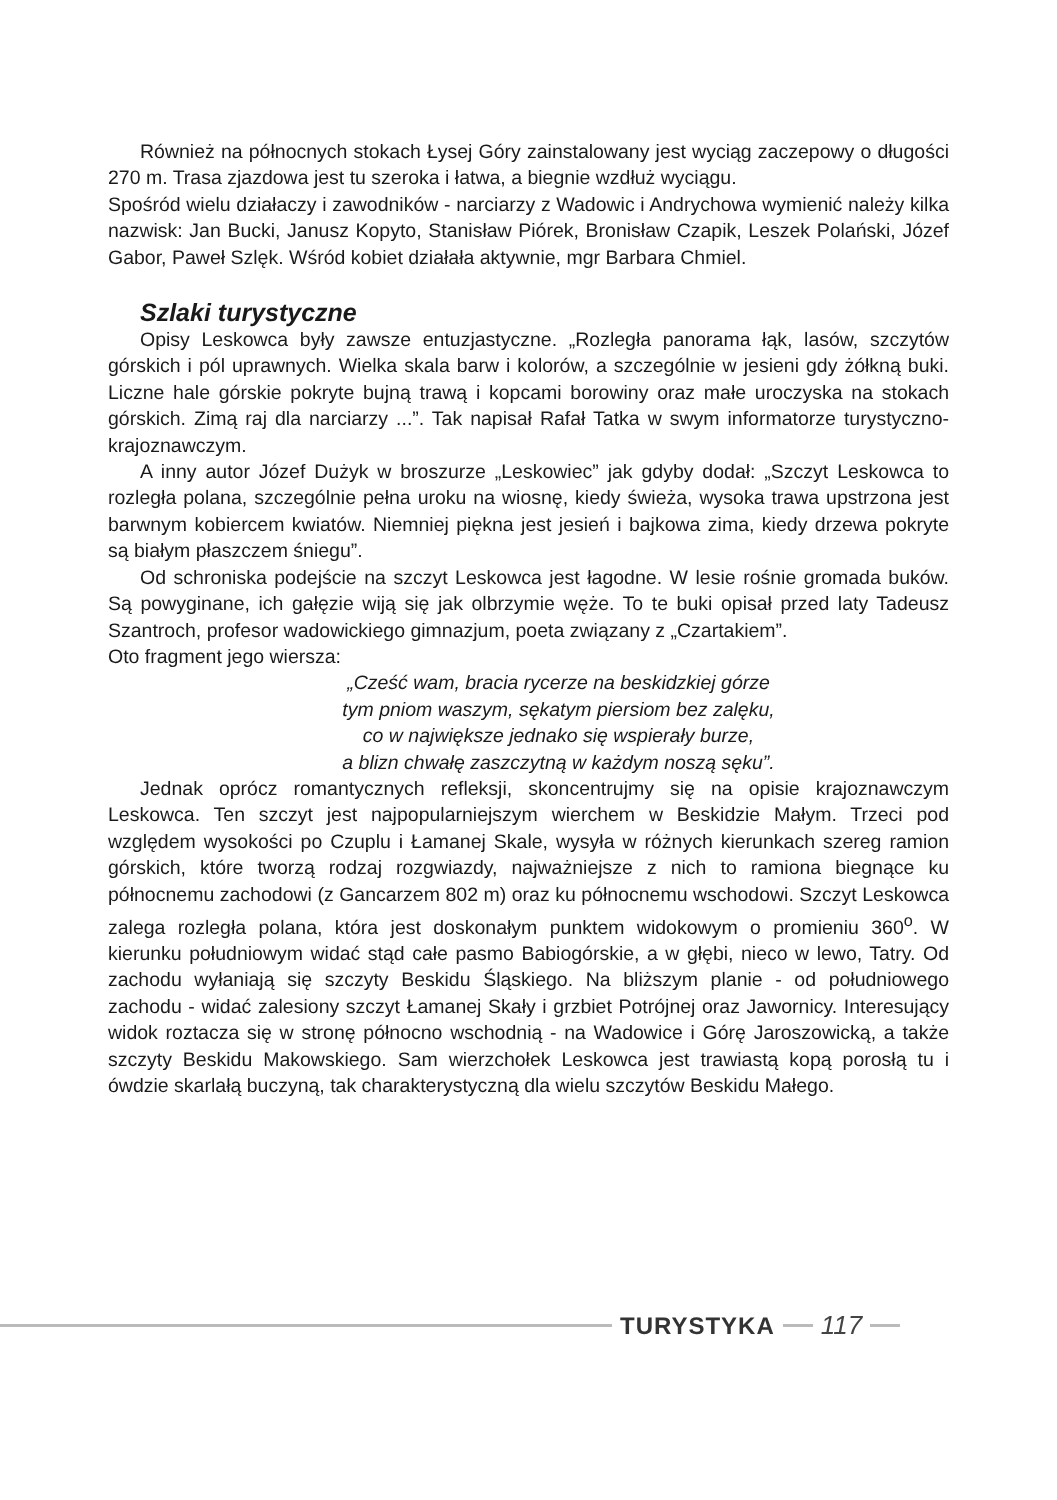Również na północnych stokach Łysej Góry zainstalowany jest wyciąg zaczepowy o długości 270 m. Trasa zjazdowa jest tu szeroka i łatwa, a biegnie wzdłuż wyciągu.
Spośród wielu działaczy i zawodników - narciarzy z Wadowic i Andrychowa wymienić należy kilka nazwisk: Jan Bucki, Janusz Kopyto, Stanisław Piórek, Bronisław Czapik, Leszek Polański, Józef Gabor, Paweł Szlęk. Wśród kobiet działała aktywnie, mgr Barbara Chmiel.
Szlaki turystyczne
Opisy Leskowca były zawsze entuzjastyczne. „Rozległa panorama łąk, lasów, szczytów górskich i pól uprawnych. Wielka skala barw i kolorów, a szczególnie w jesieni gdy żółkną buki. Liczne hale górskie pokryte bujną trawą i kopcami borowiny oraz małe uroczyska na stokach górskich. Zimą raj dla narciarzy ...”. Tak napisał Rafał Tatka w swym informatorze turystyczno-krajoznawczym.
A inny autor Józef Dużyk w broszurze „Leskowiec” jak gdyby dodał: „Szczyt Leskowca to rozległa polana, szczególnie pełna uroku na wiosnę, kiedy świeża, wysoka trawa upstrzona jest barwnym kobiercem kwiatów. Niemniej piękna jest jesień i bajkowa zima, kiedy drzewa pokryte są białym płaszczem śniegu”.
Od schroniska podejście na szczyt Leskowca jest łagodne. W lesie rośnie gromada buków. Są powyginane, ich gałęzie wiją się jak olbrzymie węże. To te buki opisał przed laty Tadeusz Szantroch, profesor wadowickiego gimnazjum, poeta związany z „Czartakiem”.
Oto fragment jego wiersza:
„Cześć wam, bracia rycerze na beskidzkiej górze
tym pniom waszym, sękatym piersiom bez zalęku,
co w największe jednako się wspierały burze,
a blizn chwałę zaszczytną w każdym noszą sęku”.
Jednak oprócz romantycznych refleksji, skoncentrujmy się na opisie krajoznawczym Leskowca. Ten szczyt jest najpopularniejszym wierchem w Beskidzie Małym. Trzeci pod względem wysokości po Czuplu i Łamanej Skale, wysyła w różnych kierunkach szereg ramion górskich, które tworzą rodzaj rozgwiazdy, najważniejsze z nich to ramiona biegnące ku północnemu zachodowi (z Gancarzem 802 m) oraz ku północnemu wschodowi. Szczyt Leskowca zalega rozległa polana, która jest doskonałym punktem widokowym o promieniu 360<sup>o</sup>. W kierunku południowym widać stąd całe pasmo Babiogórskie, a w głębi, nieco w lewo, Tatry. Od zachodu wyłaniają się szczyty Beskidu Śląskiego. Na bliższym planie - od południowego zachodu - widać zalesiony szczyt Łamanej Skały i grzbiet Potrójnej oraz Jawornicy. Interesujący widok roztacza się w stronę północno wschodnią - na Wadowice i Górę Jaroszowicką, a także szczyty Beskidu Makowskiego. Sam wierzchołek Leskowca jest trawiastą kopą porosłą tu i ówdzie skarlałą buczyną, tak charakterystyczną dla wielu szczytów Beskidu Małego.
TURYSTYKA 117